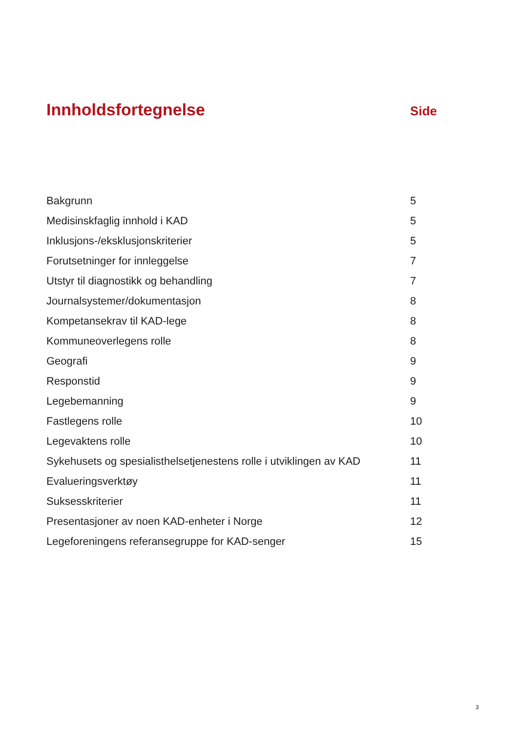Innholdsfortegnelse
Side
| Bakgrunn | 5 |
| Medisinskfaglig innhold i KAD | 5 |
| Inklusjons-/eksklusjonskriterier | 5 |
| Forutsetninger for innleggelse | 7 |
| Utstyr til diagnostikk og behandling | 7 |
| Journalsystemer/dokumentasjon | 8 |
| Kompetansekrav til KAD-lege | 8 |
| Kommuneoverlegens rolle | 8 |
| Geografi | 9 |
| Responstid | 9 |
| Legebemanning | 9 |
| Fastlegens rolle | 10 |
| Legevaktens rolle | 10 |
| Sykehusets og spesialisthelsetjenestens rolle i utviklingen av KAD | 11 |
| Evalueringsverktøy | 11 |
| Suksesskriterier | 11 |
| Presentasjoner av noen KAD-enheter i Norge | 12 |
| Legeforeningens referansegruppe for KAD-senger | 15 |
3